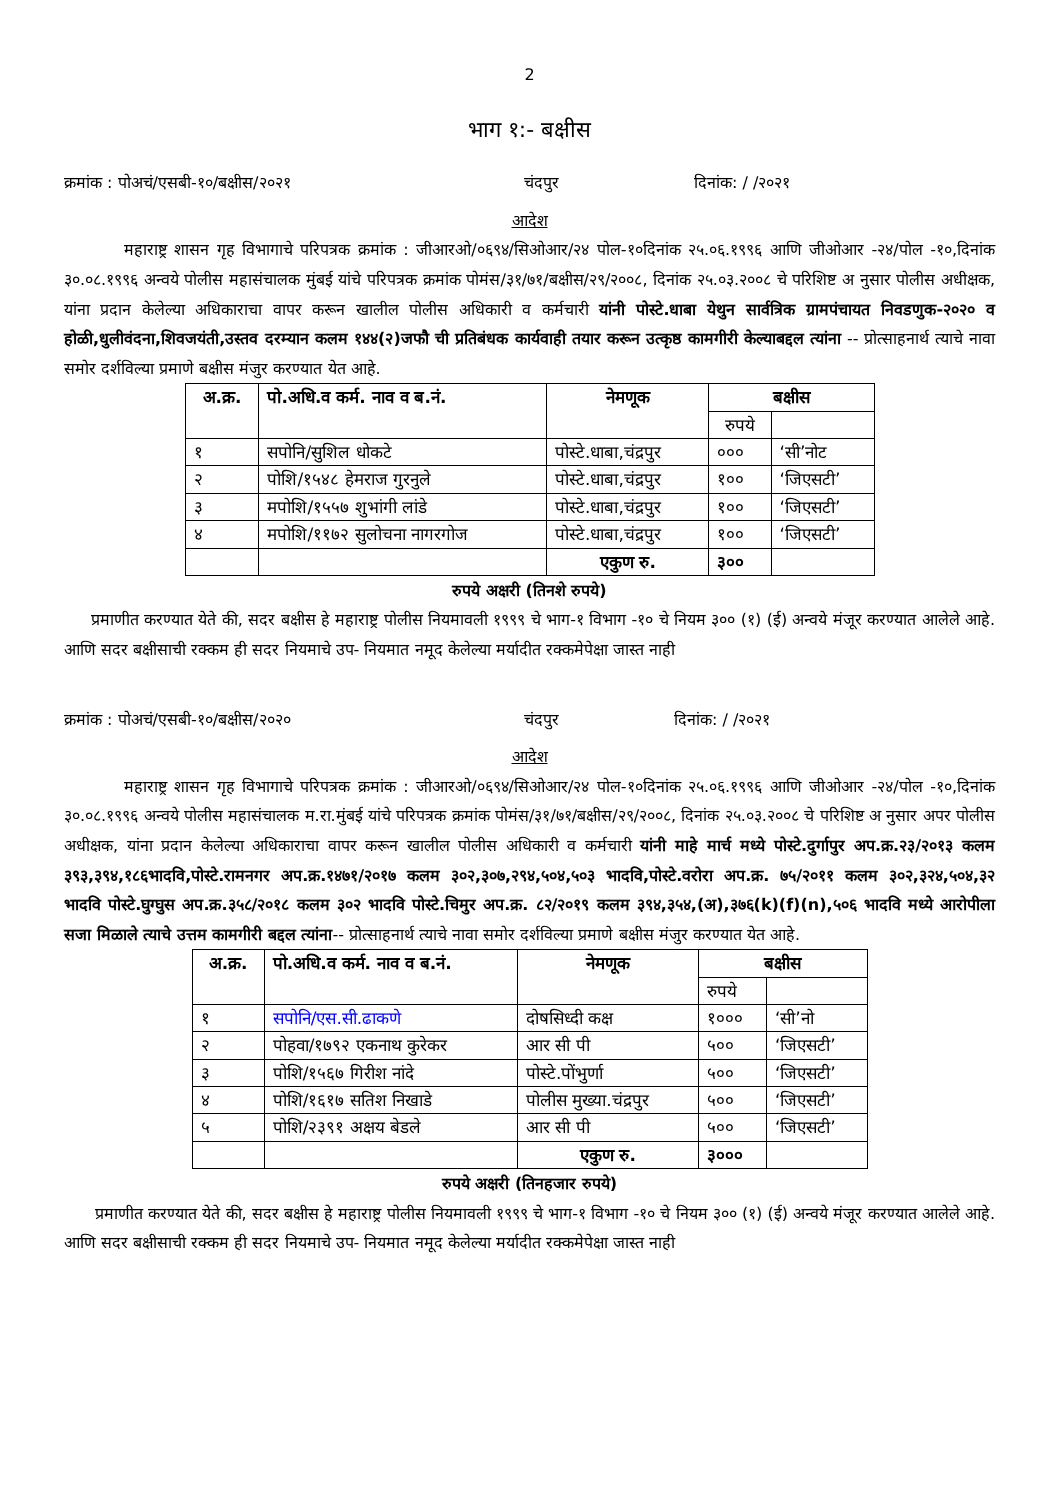2
भाग १:- बक्षीस
क्रमांक : पोअचं/एसबी-१०/बक्षीस/२०२१ चंदपुर दिनांक: / /२०२१
आदेश
महाराष्ट्र शासन गृह विभागाचे परिपत्रक क्रमांक : जीआरओ/०६९४/सिओआर/२४ पोल-१०दिनांक २५.०६.१९९६ आणि जीओआर -२४/पोल -१०,दिनांक ३०.०८.१९९६ अन्वये पोलीस महासंचालक मुंबई यांचे परिपत्रक क्रमांक पोमंस/३१/७१/बक्षीस/२९/२००८, दिनांक २५.०३.२००८ चे परिशिष्ट अ नुसार पोलीस अधीक्षक, यांना प्रदान केलेल्या अधिकाराचा वापर करून खालील पोलीस अधिकारी व कर्मचारी यांनी पोस्टे.धाबा येथुन सार्वत्रिक ग्रामपंचायत निवडणुक-२०२० व होळी,धुलीवंदना,शिवजयंती,उस्तव दरम्यान कलम १४४(२)जफौ ची प्रतिबंधक कार्यवाही तयार करून उत्कृष्ठ कामगीरी केल्याबद्दल त्यांना -- प्रोत्साहनार्थ त्याचे नावा समोर दर्शविल्या प्रमाणे बक्षीस मंजुर करण्यात येत आहे.
| अ.क्र. | पो.अधि.व कर्म. नाव व ब.नं. | नेमणूक | बक्षीस | |
| --- | --- | --- | --- | --- |
| | | | रुपये | |
| १ | सपोनि/सुशिल धोकटे | पोस्टे.धाबा,चंद्रपुर | ००० | ‘सी’नोट |
| २ | पोशि/१५४८ हेमराज गुरनुले | पोस्टे.धाबा,चंद्रपुर | १०० | ‘जिएसटी’ |
| ३ | मपोशि/१५५७ शुभांगी लांडे | पोस्टे.धाबा,चंद्रपुर | १०० | ‘जिएसटी’ |
| ४ | मपोशि/११७२ सुलोचना नागरगोज | पोस्टे.धाबा,चंद्रपुर | १०० | ‘जिएसटी’ |
| | | एकुण रु. | ३०० | |
रुपये अक्षरी (तिनशे रुपये)
प्रमाणीत करण्यात येते की, सदर बक्षीस हे महाराष्ट्र पोलीस नियमावली १९९९ चे भाग-१ विभाग -१० चे नियम ३०० (१) (ई) अन्वये मंजूर करण्यात आलेले आहे. आणि सदर बक्षीसाची रक्कम ही सदर नियमाचे उप- नियमात नमूद केलेल्या मर्यादीत रक्कमेपेक्षा जास्त नाही
क्रमांक : पोअचं/एसबी-१०/बक्षीस/२०२० चंदपुर दिनांक: / /२०२१
आदेश
महाराष्ट्र शासन गृह विभागाचे परिपत्रक क्रमांक : जीआरओ/०६९४/सिओआर/२४ पोल-१०दिनांक २५.०६.१९९६ आणि जीओआर -२४/पोल -१०,दिनांक ३०.०८.१९९६ अन्वये पोलीस महासंचालक म.रा.मुंबई यांचे परिपत्रक क्रमांक पोमंस/३१/७१/बक्षीस/२९/२००८, दिनांक २५.०३.२००८ चे परिशिष्ट अ नुसार अपर पोलीस अधीक्षक, यांना प्रदान केलेल्या अधिकाराचा वापर करून खालील पोलीस अधिकारी व कर्मचारी यांनी माहे मार्च मध्ये पोस्टे.दुर्गापुर अप.क्र.२३/२०१३ कलम ३९३,३९४,१८६भादवि,पोस्टे.रामनगर अप.क्र.१४७१/२०१७ कलम ३०२,३०७,२९४,५०४,५०३ भादवि,पोस्टे.वरोरा अप.क्र. ७५/२०११ कलम ३०२,३२४,५०४,३२ भादवि पोस्टे.घुग्घुस अप.क्र.३५८/२०१८ कलम ३०२ भादवि पोस्टे.चिमुर अप.क्र. ८२/२०१९ कलम ३९४,३५४,(अ),३७६(k)(f)(n),५०६ भादवि मध्ये आरोपीला सजा मिळाले त्याचे उत्तम कामगीरी बद्दल त्यांना-- प्रोत्साहनार्थ त्याचे नावा समोर दर्शविल्या प्रमाणे बक्षीस मंजुर करण्यात येत आहे.
| अ.क्र. | पो.अधि.व कर्म. नाव व ब.नं. | नेमणूक | बक्षीस | |
| --- | --- | --- | --- | --- |
| | | | रुपये | |
| १ | सपोनि/एस.सी.ढाकणे | दोषसिध्दी कक्ष | १००० | ‘सी’नो |
| २ | पोहवा/१७९२ एकनाथ कुरेकर | आर सी पी | ५०० | ‘जिएसटी’ |
| ३ | पोशि/१५६७ गिरीश नांदे | पोस्टे.पोंभुर्णा | ५०० | ‘जिएसटी’ |
| ४ | पोशि/१६१७ सतिश निखाडे | पोलीस मुख्या.चंद्रपुर | ५०० | ‘जिएसटी’ |
| ५ | पोशि/२३९१ अक्षय बेडले | आर सी पी | ५०० | ‘जिएसटी’ |
| | | एकुण रु. | ३००० | |
रुपये अक्षरी (तिनहजार रुपये)
प्रमाणीत करण्यात येते की, सदर बक्षीस हे महाराष्ट्र पोलीस नियमावली १९९९ चे भाग-१ विभाग -१० चे नियम ३०० (१) (ई) अन्वये मंजूर करण्यात आलेले आहे. आणि सदर बक्षीसाची रक्कम ही सदर नियमाचे उप- नियमात नमूद केलेल्या मर्यादीत रक्कमेपेक्षा जास्त नाही